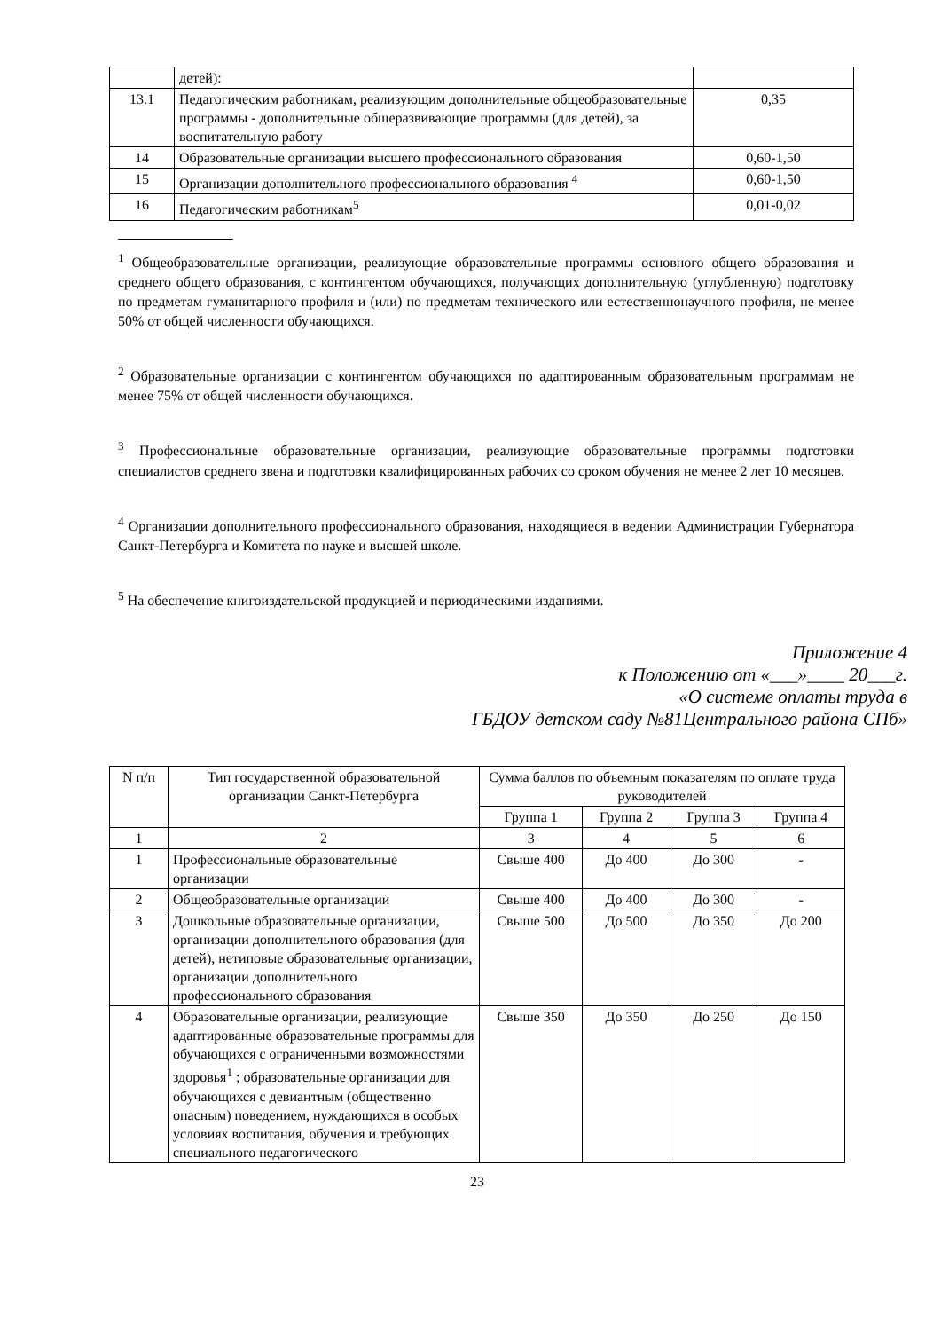| | детей): | |
| 13.1 | Педагогическим работникам, реализующим дополнительные общеобразовательные программы - дополнительные общеразвивающие программы (для детей), за воспитательную работу | 0,35 |
| 14 | Образовательные организации высшего профессионального образования | 0,60-1,50 |
| 15 | Организации дополнительного профессионального образования <sup>4</sup> | 0,60-1,50 |
| 16 | Педагогическим работникам<sup>5</sup> | 0,01-0,02 |
<sup>1</sup> Общеобразовательные организации, реализующие образовательные программы основного общего образования и среднего общего образования, с контингентом обучающихся, получающих дополнительную (углубленную) подготовку по предметам гуманитарного профиля и (или) по предметам технического или естественнонаучного профиля, не менее 50% от общей численности обучающихся.
<sup>2</sup> Образовательные организации с контингентом обучающихся по адаптированным образовательным программам не менее 75% от общей численности обучающихся.
<sup>3</sup> Профессиональные образовательные организации, реализующие образовательные программы подготовки специалистов среднего звена и подготовки квалифицированных рабочих со сроком обучения не менее 2 лет 10 месяцев.
<sup>4</sup> Организации дополнительного профессионального образования, находящиеся в ведении Администрации Губернатора Санкт-Петербурга и Комитета по науке и высшей школе.
<sup>5</sup> На обеспечение книгоиздательской продукцией и периодическими изданиями.
Приложение 4
к Положению от «___»____ 20___г.
«О системе оплаты труда в
ГБДОУ детском саду №81Центрального района СПб»
| N п/п | Тип государственной образовательной организации Санкт-Петербурга | Сумма баллов по объемным показателям по оплате труда руководителей | | | |
| --- | --- | --- | --- | --- | --- |
| | | Группа 1 | Группа 2 | Группа 3 | Группа 4 |
| 1 | 2 | 3 | 4 | 5 | 6 |
| 1 | Профессиональные образовательные организации | Свыше 400 | До 400 | До 300 | - |
| 2 | Общеобразовательные организации | Свыше 400 | До 400 | До 300 | - |
| 3 | Дошкольные образовательные организации, организации дополнительного образования (для детей), нетиповые образовательные организации, организации дополнительного профессионального образования | Свыше 500 | До 500 | До 350 | До 200 |
| 4 | Образовательные организации, реализующие адаптированные образовательные программы для обучающихся с ограниченными возможностями здоровья<sup>1</sup> ; образовательные организации для обучающихся с девиантным (общественно опасным) поведением, нуждающихся в особых условиях воспитания, обучения и требующих специального педагогического | Свыше 350 | До 350 | До 250 | До 150 |
23